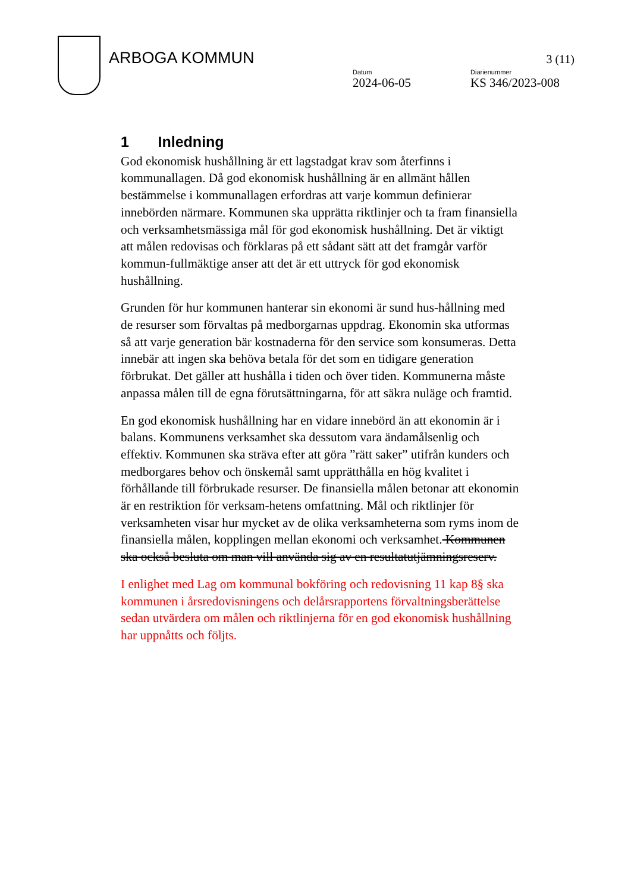ARBOGA KOMMUN
Datum
2024-06-05
Diarienummer
KS 346/2023-008
3 (11)
1 Inledning
God ekonomisk hushållning är ett lagstadgat krav som återfinns i kommunallagen. Då god ekonomisk hushållning är en allmänt hållen bestämmelse i kommunallagen erfordras att varje kommun definierar innebörden närmare. Kommunen ska upprätta riktlinjer och ta fram finansiella och verksamhetsmässiga mål för god ekonomisk hushållning. Det är viktigt att målen redovisas och förklaras på ett sådant sätt att det framgår varför kommun-fullmäktige anser att det är ett uttryck för god ekonomisk hushållning.
Grunden för hur kommunen hanterar sin ekonomi är sund hus-hållning med de resurser som förvaltas på medborgarnas uppdrag. Ekonomin ska utformas så att varje generation bär kostnaderna för den service som konsumeras. Detta innebär att ingen ska behöva betala för det som en tidigare generation förbrukat. Det gäller att hushålla i tiden och över tiden. Kommunerna måste anpassa målen till de egna förutsättningarna, för att säkra nuläge och framtid.
En god ekonomisk hushållning har en vidare innebörd än att ekonomin är i balans. Kommunens verksamhet ska dessutom vara ändamålsenlig och effektiv. Kommunen ska sträva efter att göra ”rätt saker” utifrån kunders och medborgares behov och önskemål samt upprätthålla en hög kvalitet i förhållande till förbrukade resurser. De finansiella målen betonar att ekonomin är en restriktion för verksam-hetens omfattning. Mål och riktlinjer för verksamheten visar hur mycket av de olika verksamheterna som ryms inom de finansiella målen, kopplingen mellan ekonomi och verksamhet. Kommunen ska också besluta om man vill använda sig av en resultatutjämningsreserv.
I enlighet med Lag om kommunal bokföring och redovisning 11 kap 8§ ska kommunen i årsredovisningens och delårsrapportens förvaltningsberättelse sedan utvärdera om målen och riktlinjerna för en god ekonomisk hushållning har uppnåtts och följts.